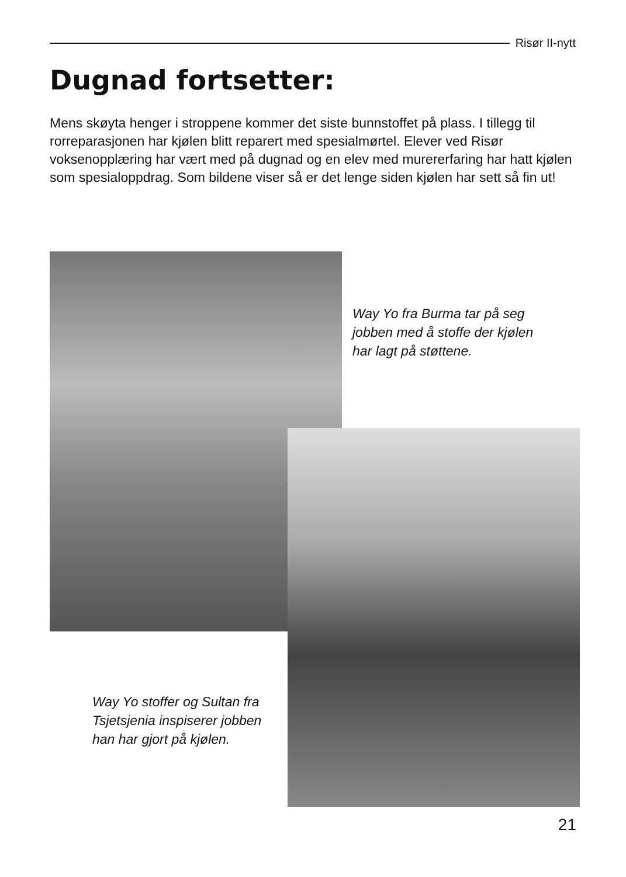Risør II-nytt
Dugnad fortsetter:
Mens skøyta henger i stroppene kommer det siste bunnstoffet på plass. I tillegg til rorreparasjonen har kjølen blitt reparert med spesialmørtel. Elever ved Risør voksenopplæring har vært med på dugnad og en elev med murererfaring har hatt kjølen som spesialoppdrag. Som bildene viser så er det lenge siden kjølen har sett så fin ut!
Way Yo fra Burma tar på seg jobben med å stoffe der kjølen har lagt på støttene.
Way Yo stoffer og Sultan fra Tsjetsjenia inspiserer jobben han har gjort på kjølen.
21